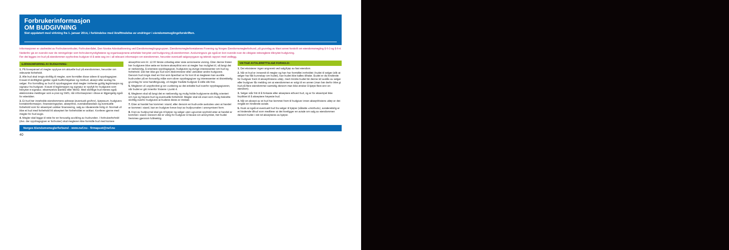Forbrukerinformasjon
OM BUDGIVNING
Sist oppdatert med virkning fra 1. januar 2014, i forbindelse med ikrafttredelse av endringer i eiendomsmeglingsforskriften.
Informasjonen er utarbeidet av Forbrukerombudet, Forbrukerrådet, Den Norske Advokatforening ved Eiendomsmeglingsgruppen, Eiendomsmeglerforetakenes Forening og Norges Eiendomsmeglerforbund, på grunnlag av blant annet forskrift om eiendomsmegling § 6-3 og § 6-4.
Nedenfor gis en oversikt over de retningslinjer som forbrukermyndighetene og organisasjonene anbefaler benyttet ved budgivning på eiendommen. Avslutningsvis gis også en kort oversikt over de viktigste rettsreglene tilknyttet budgivning.
Før det legges inn bud på eiendommen oppfordres budgiver til å sette seg inn i all relevant informasjon om eiendommen, herunder eventuell salgsoppgave og teknisk rapport med vedlegg.
GJENNOMFØRING AV BUDGIVNING:
1. På forespørsel vil megler opplyse om aktuelle bud på eiendommen, herunder om relevante forbehold.
2. Alle bud skal inngis skriftlig til megler, som formidler disse videre til oppdragsgiver. Kravet til skriftlighet gjelder også budforhøyelser og motbud, aksept eller avslag fra selger. For formidling av bud til oppdragsgiver skal megler innhente gyldig legitimasjon og signatur fra budgiver. Kravet til legitimasjon og signatur er oppfylt for budgivere som benytter e-signatur, eksempelvis BankID eller MinID. Med skriftlige bud menes også elektroniske meldinger som e-post og SMS, når informasjonen i disse er tilgjengelig også for ettertiden.
3. Et bud bør inneholde eiendommens adresse (eventuelt gnr/bnr), kjøpesum, budgivers kontaktinformasjon, finansieringsplan, akseptfrist, overtakelsesdato og eventuelle forbehold som for eksempel usikker finansiering, salg av nåværende bolig ol. Normalt vil ikke et bud med forbehold bli akseptert før forbeholdet er avklart. Konferer gjerne med megler for bud avgis.
4. Megler skal legge til rette for en forsvarlig avvikling av budrunden. I forbrukerforhold (dvs. der oppdragsgiver er forbruker) skal megleren ikke formidle bud med kortere akseptfrist enn kl. 12.00 første virkedag etter siste annonserte visning. Etter denne fristen bør budgivere ikke sette en kortere akseptfrist enn at megler har mulighet til, så langt det er nødvendig, å orientere oppdragsgiver, budgivere og øvrige interessenter om bud og forbehold. Det bør ikke gis bud som diskriminerer eller utelukker andre budgivere. Dersom bud inngis med en frist som åpenbart er for kort til at megleren kan avvikle budrunden på en forsvarlig måte som sikrer oppdragsgiver og interessenter et tilstrekkelig grunnlag for sine handlingsvalg, vil megler fraråde budgiver å stille slik frist.
5. Megleren vil uoppfordret gi sin vurdering av det enkelte bud overfor oppdragsgiveren, når budet er gitt innenfor fristene i punkt 4.
6. Megleren skal så langt det er nødvendig og mulig holde budgiverne skriftlig orientert om nye og høyere bud og eventuelle forbehold. Megler skal så snart som mulig bekrefte skriftlig overfor budgivere at budene deres er mottatt.
7. Etter at handel har kommet i stand, eller dersom en budrunde avsluttes uten at handel er kommet i stand, kan en budgiver kreve kopi av budjournalen i anonymisert form.
8. Kopi av budjournal skal gis til kjøper og selger uten ugrunnet opphold etter at handel er kommet i stand. Dersom det er viktig for budgiver å bevare sin anonymitet, bør budet fremmes gjennom fullmektig.
VIKTIGE AVTALERETTSLIGE FORHOLD:
1. Det eksisterer ingen angrerett ved salg/kjøp av fast eiendom.
2. Når et bud er innsendt til megler og han har formidlet innholdet i budet til selger (slik at selger har fått kunnskap om budet), kan budet ikke kalles tilbake. Budet er da bindende for budgiver frem til akseptfristens utløp, med mindre budet før denne tid avslås av selger eller budgiver får melding om at eiendommen er solgt til en annen (man bør derfor ikke gi bud på flere eiendommer samtidig dersom man ikke ønsker å kjøpe flere enn en eiendom).
3. Selger står fritt til å forkaste eller akseptere ethvert bud, og er for eksempel ikke forpliktet til å akseptere høyeste bud.
4. Når en aksept av et bud har kommet frem til budgiver innen akseptfristens utløp er det inngått en bindende avtale.
5. Husk at også et eventuelt bud fra selger til kjøper (såkalte «motbud»), avtalerettslig er et bindende tilbud som medfører at det foreligger en avtale om salg av eiendommen dersom budet i rett tid aksepteres av kjøper.
Norges Eiendomsmeglerforbund - www.nef.no - firmapost@nef.no
40